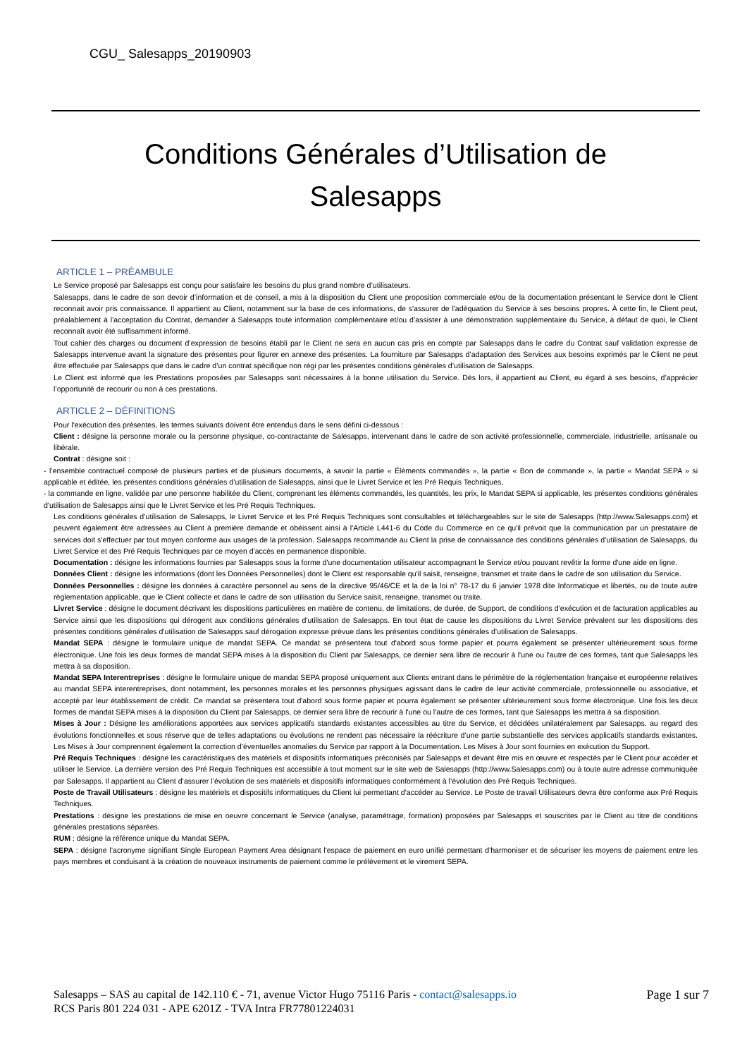CGU_ Salesapps_20190903
Conditions Générales d’Utilisation de
Salesapps
ARTICLE 1 – PRÉAMBULE
Le Service proposé par Salesapps est conçu pour satisfaire les besoins du plus grand nombre d’utilisateurs.
Salesapps, dans le cadre de son devoir d’information et de conseil, a mis à la disposition du Client une proposition commerciale et/ou de la documentation présentant le Service dont le Client reconnait avoir pris connaissance. Il appartient au Client, notamment sur la base de ces informations, de s'assurer de l'adéquation du Service à ses besoins propres. À cette fin, le Client peut, préalablement à l’acceptation du Contrat, demander à Salesapps toute information complémentaire et/ou d’assister à une démonstration supplémentaire du Service, à défaut de quoi, le Client reconnaît avoir été suffisamment informé.
Tout cahier des charges ou document d’expression de besoins établi par le Client ne sera en aucun cas pris en compte par Salesapps dans le cadre du Contrat sauf validation expresse de Salesapps intervenue avant la signature des présentes pour figurer en annexe des présentes. La fourniture par Salesapps d’adaptation des Services aux besoins exprimés par le Client ne peut être effectuée par Salesapps que dans le cadre d’un contrat spécifique non régi par les présentes conditions générales d’utilisation de Salesapps.
Le Client est informé que les Prestations proposées par Salesapps sont nécessaires à la bonne utilisation du Service. Dès lors, il appartient au Client, eu égard à ses besoins, d’apprécier l’opportunité de recourir ou non à ces prestations.
ARTICLE 2 – DÉFINITIONS
Pour l'exécution des présentes, les termes suivants doivent être entendus dans le sens défini ci-dessous :
Client : désigne la personne morale ou la personne physique, co-contractante de Salesapps, intervenant dans le cadre de son activité professionnelle, commerciale, industrielle, artisanale ou libérale.
Contrat : désigne soit :
- l’ensemble contractuel composé de plusieurs parties et de plusieurs documents, à savoir la partie « Éléments commandés », la partie « Bon de commande », la partie « Mandat SEPA » si applicable et éditée, les présentes conditions générales d’utilisation de Salesapps, ainsi que le Livret Service et les Pré Requis Techniques,
- la commande en ligne, validée par une personne habilitée du Client, comprenant les éléments commandés, les quantités, les prix, le Mandat SEPA si applicable, les présentes conditions générales d'utilisation de Salesapps ainsi que le Livret Service et les Pré Requis Techniques.
Les conditions générales d’utilisation de Salesapps, le Livret Service et les Pré Requis Techniques sont consultables et téléchargeables sur le site de Salesapps (http://www.Salesapps.com) et peuvent également être adressées au Client à première demande et obéissent ainsi à l'Article L441-6 du Code du Commerce en ce qu'il prévoit que la communication par un prestataire de services doit s'effectuer par tout moyen conforme aux usages de la profession. Salesapps recommande au Client la prise de connaissance des conditions générales d’utilisation de Salesapps, du Livret Service et des Pré Requis Techniques par ce moyen d'accès en permanence disponible.
Documentation : désigne les informations fournies par Salesapps sous la forme d'une documentation utilisateur accompagnant le Service et/ou pouvant revêtir la forme d'une aide en ligne.
Données Client : désigne les informations (dont les Données Personnelles) dont le Client est responsable qu'il saisit, renseigne, transmet et traite dans le cadre de son utilisation du Service.
Données Personnelles : désigne les données à caractère personnel au sens de la directive 95/46/CE et la de la loi n° 78-17 du 6 janvier 1978 dite Informatique et libertés, ou de toute autre règlementation applicable, que le Client collecte et dans le cadre de son utilisation du Service saisit, renseigne, transmet ou traite.
Livret Service : désigne le document décrivant les dispositions particulières en matière de contenu, de limitations, de durée, de Support, de conditions d'exécution et de facturation applicables au Service ainsi que les dispositions qui dérogent aux conditions générales d'utilisation de Salesapps. En tout état de cause les dispositions du Livret Service prévalent sur les dispositions des présentes conditions générales d'utilisation de Salesapps sauf dérogation expresse prévue dans les présentes conditions générales d’utilisation de Salesapps.
Mandat SEPA : désigne le formulaire unique de mandat SEPA. Ce mandat se présentera tout d'abord sous forme papier et pourra également se présenter ultérieurement sous forme électronique. Une fois les deux formes de mandat SEPA mises à la disposition du Client par Salesapps, ce dernier sera libre de recourir à l'une ou l'autre de ces formes, tant que Salesapps les mettra à sa disposition.
Mandat SEPA Interentreprises : désigne le formulaire unique de mandat SEPA proposé uniquement aux Clients entrant dans le périmètre de la réglementation française et européenne relatives au mandat SEPA interentreprises, dont notamment, les personnes morales et les personnes physiques agissant dans le cadre de leur activité commerciale, professionnelle ou associative, et accepté par leur établissement de crédit. Ce mandat se présentera tout d'abord sous forme papier et pourra également se présenter ultérieurement sous forme électronique. Une fois les deux formes de mandat SEPA mises à la disposition du Client par Salesapps, ce dernier sera libre de recourir à l'une ou l'autre de ces formes, tant que Salesapps les mettra à sa disposition.
Mises à Jour : Désigne les améliorations apportées aux services applicatifs standards existantes accessibles au titre du Service, et décidées unilatéralement par Salesapps, au regard des évolutions fonctionnelles et sous réserve que de telles adaptations ou évolutions ne rendent pas nécessaire la réécriture d’une partie substantielle des services applicatifs standards existantes. Les Mises à Jour comprennent également la correction d’éventuelles anomalies du Service par rapport à la Documentation. Les Mises à Jour sont fournies en exécution du Support.
Pré Requis Techniques : désigne les caractéristiques des matériels et dispositifs informatiques préconisés par Salesapps et devant être mis en œuvre et respectés par le Client pour accéder et utiliser le Service. La dernière version des Pré Requis Techniques est accessible à tout moment sur le site web de Salesapps (http://www.Salesapps.com) ou à toute autre adresse communiquée par Salesapps. Il appartient au Client d’assurer l’évolution de ses matériels et dispositifs informatiques conformément à l’évolution des Pré Requis Techniques.
Poste de Travail Utilisateurs : désigne les matériels et dispositifs informatiques du Client lui permettant d'accéder au Service. Le Poste de travail Utilisateurs devra être conforme aux Pré Requis Techniques.
Prestations : désigne les prestations de mise en oeuvre concernant le Service (analyse, paramétrage, formation) proposées par Salesapps et souscrites par le Client au titre de conditions générales prestations séparées.
RUM : désigne la référence unique du Mandat SEPA.
SEPA : désigne l’acronyme signifiant Single European Payment Area désignant l'espace de paiement en euro unifié permettant d'harmoniser et de sécuriser les moyens de paiement entre les pays membres et conduisant à la création de nouveaux instruments de paiement comme le prélèvement et le virement SEPA.
Salesapps – SAS au capital de 142.110 € - 71, avenue Victor Hugo 75116 Paris - contact@salesapps.io
RCS Paris 801 224 031 - APE 6201Z - TVA Intra FR77801224031
Page 1 sur 7